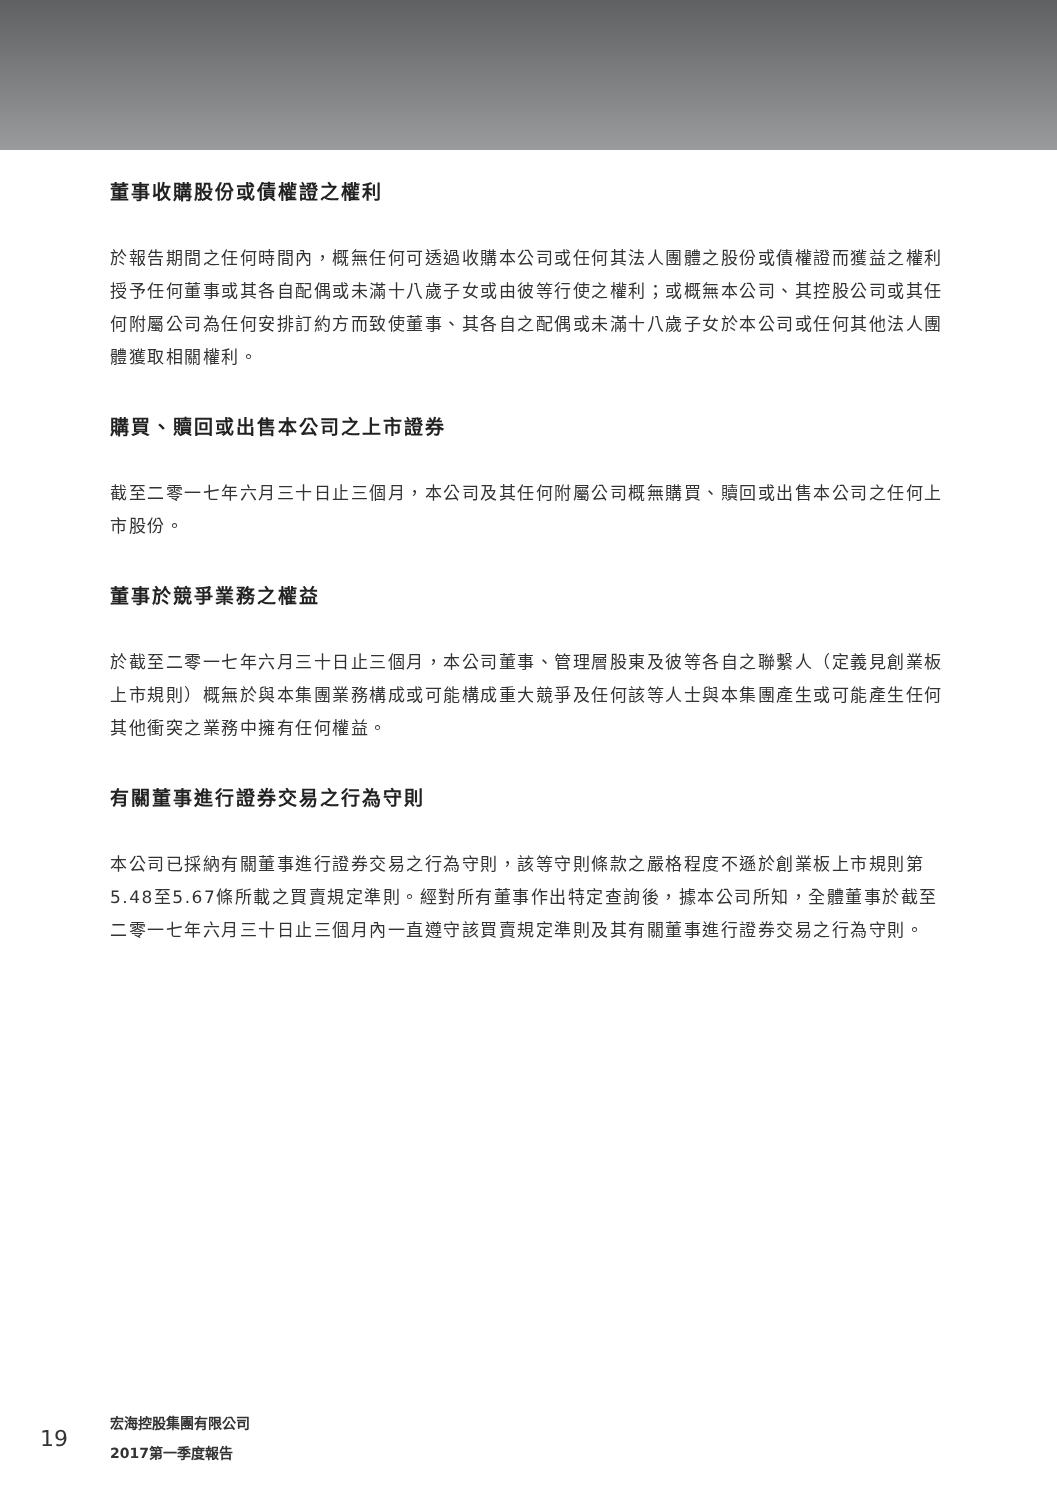董事收購股份或債權證之權利
於報告期間之任何時間內，概無任何可透過收購本公司或任何其法人團體之股份或債權證而獲益之權利授予任何董事或其各自配偶或未滿十八歲子女或由彼等行使之權利；或概無本公司、其控股公司或其任何附屬公司為任何安排訂約方而致使董事、其各自之配偶或未滿十八歲子女於本公司或任何其他法人團體獲取相關權利。
購買、贖回或出售本公司之上市證券
截至二零一七年六月三十日止三個月，本公司及其任何附屬公司概無購買、贖回或出售本公司之任何上市股份。
董事於競爭業務之權益
於截至二零一七年六月三十日止三個月，本公司董事、管理層股東及彼等各自之聯繫人（定義見創業板上市規則）概無於與本集團業務構成或可能構成重大競爭及任何該等人士與本集團產生或可能產生任何其他衝突之業務中擁有任何權益。
有關董事進行證券交易之行為守則
本公司已採納有關董事進行證券交易之行為守則，該等守則條款之嚴格程度不遜於創業板上市規則第5.48至5.67條所載之買賣規定準則。經對所有董事作出特定查詢後，據本公司所知，全體董事於截至二零一七年六月三十日止三個月內一直遵守該買賣規定準則及其有關董事進行證券交易之行為守則。
19
宏海控股集團有限公司
2017第一季度報告